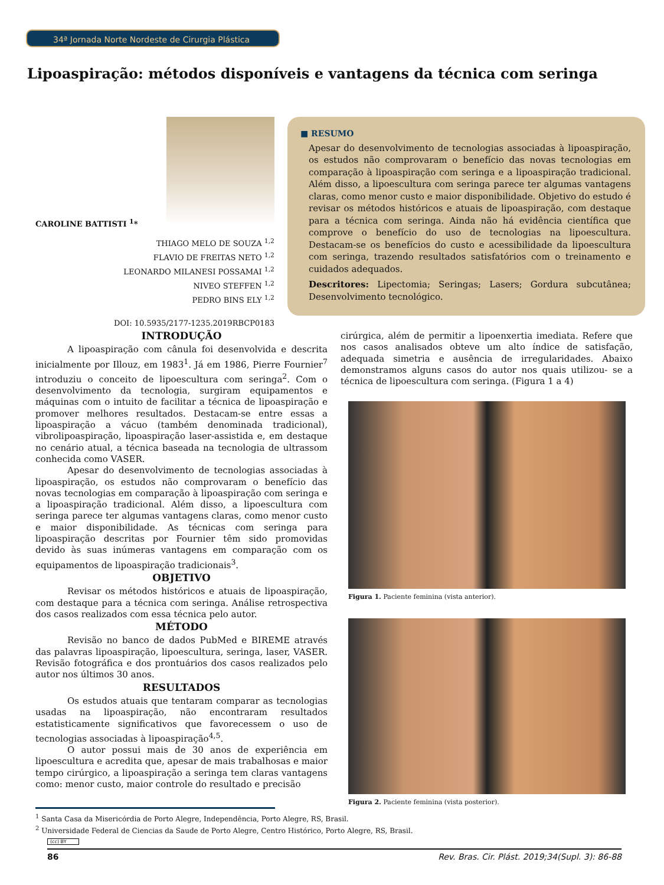34ª Jornada Norte Nordeste de Cirurgia Plástica
Lipoaspiração: métodos disponíveis e vantagens da técnica com seringa
CAROLINE BATTISTI <sup>1</sup>*
THIAGO MELO DE SOUZA <sup>1,2</sup>
FLAVIO DE FREITAS NETO <sup>1,2</sup>
LEONARDO MILANESI POSSAMAI <sup>1,2</sup>
NIVEO STEFFEN <sup>1,2</sup>
PEDRO BINS ELY <sup>1,2</sup>
DOI: 10.5935/2177-1235.2019RBCP0183
■ RESUMO
Apesar do desenvolvimento de tecnologias associadas à lipoaspiração, os estudos não comprovaram o benefício das novas tecnologias em comparação à lipoaspiração com seringa e a lipoaspiração tradicional. Além disso, a lipoescultura com seringa parece ter algumas vantagens claras, como menor custo e maior disponibilidade. Objetivo do estudo é revisar os métodos históricos e atuais de lipoaspiração, com destaque para a técnica com seringa. Ainda não há evidência científica que comprove o benefício do uso de tecnologias na lipoescultura. Destacam-se os benefícios do custo e acessibilidade da lipoescultura com seringa, trazendo resultados satisfatórios com o treinamento e cuidados adequados.
Descritores: Lipectomia; Seringas; Lasers; Gordura subcutânea; Desenvolvimento tecnológico.
INTRODUÇÃO
A lipoaspiração com cânula foi desenvolvida e descrita inicialmente por Illouz, em 1983<sup>1</sup>. Já em 1986, Pierre Fournier<sup>7</sup> introduziu o conceito de lipoescultura com seringa<sup>2</sup>. Com o desenvolvimento da tecnologia, surgiram equipamentos e máquinas com o intuito de facilitar a técnica de lipoaspiração e promover melhores resultados. Destacam-se entre essas a lipoaspiração a vácuo (também denominada tradicional), vibrolipoaspiração, lipoaspiração laser-assistida e, em destaque no cenário atual, a técnica baseada na tecnologia de ultrassom conhecida como VASER.
Apesar do desenvolvimento de tecnologias associadas à lipoaspiração, os estudos não comprovaram o benefício das novas tecnologias em comparação à lipoaspiração com seringa e a lipoaspiração tradicional. Além disso, a lipoescultura com seringa parece ter algumas vantagens claras, como menor custo e maior disponibilidade. As técnicas com seringa para lipoaspiração descritas por Fournier têm sido promovidas devido às suas inúmeras vantagens em comparação com os equipamentos de lipoaspiração tradicionais<sup>3</sup>.
OBJETIVO
Revisar os métodos históricos e atuais de lipoaspiração, com destaque para a técnica com seringa. Análise retrospectiva dos casos realizados com essa técnica pelo autor.
MÉTODO
Revisão no banco de dados PubMed e BIREME através das palavras lipoaspiração, lipoescultura, seringa, laser, VASER. Revisão fotográfica e dos prontuários dos casos realizados pelo autor nos últimos 30 anos.
RESULTADOS
Os estudos atuais que tentaram comparar as tecnologias usadas na lipoaspiração, não encontraram resultados estatisticamente significativos que favorecessem o uso de tecnologias associadas à lipoaspiração<sup>4,5</sup>.
O autor possui mais de 30 anos de experiência em lipoescultura e acredita que, apesar de mais trabalhosas e maior tempo cirúrgico, a lipoaspiração a seringa tem claras vantagens como: menor custo, maior controle do resultado e precisão
cirúrgica, além de permitir a lipoenxertia imediata. Refere que nos casos analisados obteve um alto índice de satisfação, adequada simetria e ausência de irregularidades. Abaixo demonstramos alguns casos do autor nos quais utilizou- se a técnica de lipoescultura com seringa. (Figura 1 a 4)
Figura 1. Paciente feminina (vista anterior).
Figura 2. Paciente feminina (vista posterior).
<sup>1</sup> Santa Casa da Misericórdia de Porto Alegre, Independência, Porto Alegre, RS, Brasil.
<sup>2</sup> Universidade Federal de Ciencias da Saude de Porto Alegre, Centro Histórico, Porto Alegre, RS, Brasil.
(cc) BY
86 Rev. Bras. Cir. Plást. 2019;34(Supl. 3): 86-88